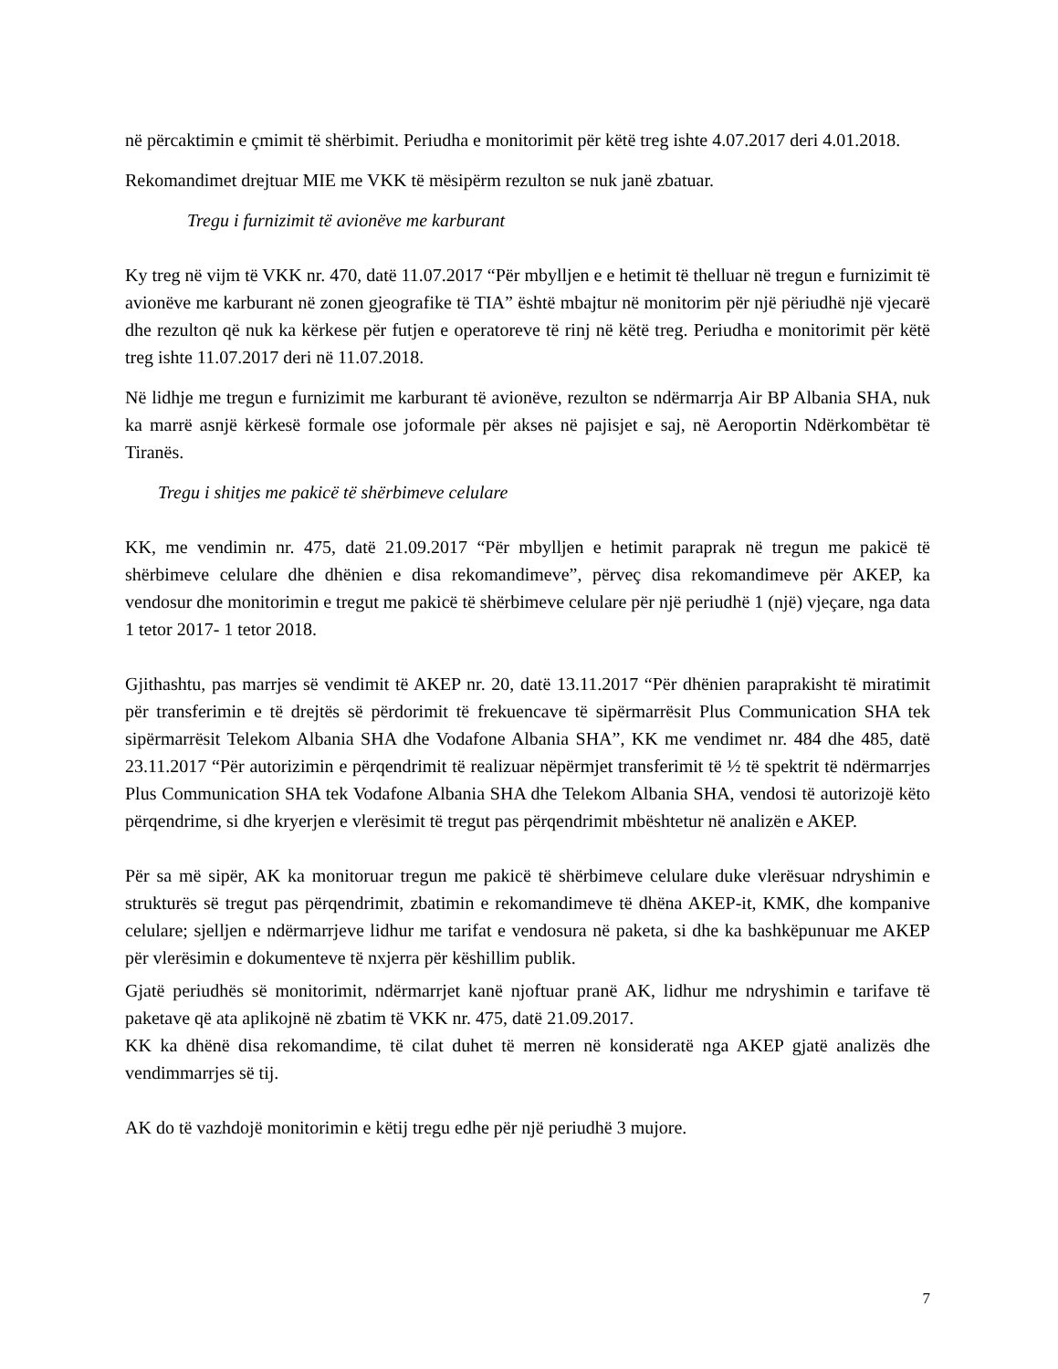në përcaktimin e çmimit të shërbimit. Periudha e monitorimit për këtë treg ishte 4.07.2017 deri 4.01.2018.
Rekomandimet drejtuar MIE me VKK të mësipërm rezulton se nuk janë zbatuar.
Tregu i furnizimit të avionëve me karburant
Ky treg në vijm të VKK nr. 470, datë 11.07.2017 “Për mbylljen e e hetimit të thelluar në tregun e furnizimit të avionëve me karburant në zonen gjeografike të TIA” është mbajtur në monitorim për një përiudhë një vjecarë dhe rezulton që nuk ka kërkese për futjen e operatoreve të rinj në këtë treg. Periudha e monitorimit për këtë treg ishte 11.07.2017 deri në 11.07.2018.
Në lidhje me tregun e furnizimit me karburant të avionëve, rezulton se ndërmarrja Air BP Albania SHA, nuk ka marrë asnjë kërkesë formale ose joformale për akses në pajisjet e saj, në Aeroportin Ndërkombëtar të Tiranës.
Tregu i shitjes me pakicë të shërbimeve celulare
KK, me vendimin nr. 475, datë 21.09.2017 “Për mbylljen e hetimit paraprak në tregun me pakicë të shërbimeve celulare dhe dhënien e disa rekomandimeve”, përveç disa rekomandimeve për AKEP, ka vendosur dhe monitorimin e tregut me pakicë të shërbimeve celulare për një periudhë 1 (një) vjeçare, nga data 1 tetor 2017- 1 tetor 2018.
Gjithashtu, pas marrjes së vendimit të AKEP nr. 20, datë 13.11.2017 “Për dhënien paraprakisht të miratimit për transferimin e të drejtës së përdorimit të frekuencave të sipërmarrësit Plus Communication SHA tek sipërmarrësit Telekom Albania SHA dhe Vodafone Albania SHA”, KK me vendimet nr. 484 dhe 485, datë 23.11.2017 “Për autorizimin e përqendrimit të realizuar nëpërmjet transferimit të ½ të spektrit të ndërmarrjes Plus Communication SHA tek Vodafone Albania SHA dhe Telekom Albania SHA, vendosi të autorizojë këto përqendrime, si dhe kryerjen e vlerësimit të tregut pas përqendrimit mbështetur në analizën e AKEP.
Për sa më sipër, AK ka monitoruar tregun me pakicë të shërbimeve celulare duke vlerësuar ndryshimin e strukturës së tregut pas përqendrimit, zbatimin e rekomandimeve të dhëna AKEP-it, KMK, dhe kompanive celulare; sjelljen e ndërmarrjeve lidhur me tarifat e vendosura në paketa, si dhe ka bashkëpunuar me AKEP për vlerësimin e dokumenteve të nxjerra për këshillim publik.
Gjatë periudhës së monitorimit, ndërmarrjet kanë njoftuar pranë AK, lidhur me ndryshimin e tarifave të paketave që ata aplikojnë në zbatim të VKK nr. 475, datë 21.09.2017.
KK ka dhënë disa rekomandime, të cilat duhet të merren në konsideratë nga AKEP gjatë analizës dhe vendimmarrjes së tij.
AK do të vazhdojë monitorimin e këtij tregu edhe për një periudhë 3 mujore.
7